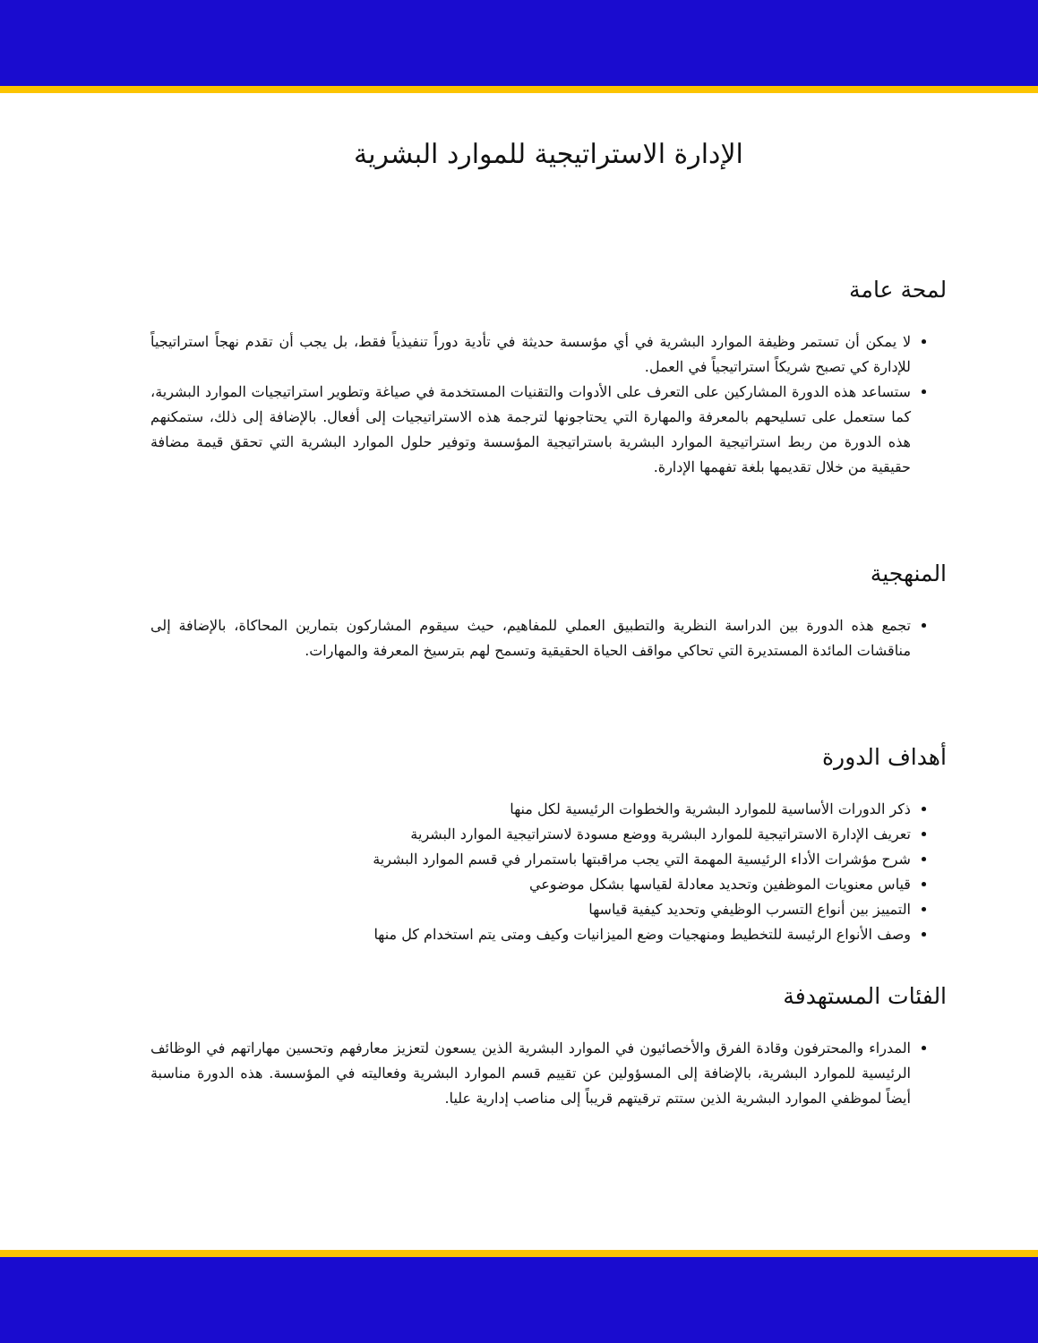الإدارة الاستراتيجية للموارد البشرية
لمحة عامة
لا يمكن أن تستمر وظيفة الموارد البشرية في أي مؤسسة حديثة في تأدية دوراً تنفيذياً فقط، بل يجب أن تقدم نهجاً استراتيجياً للإدارة كي تصبح شريكاً استراتيجياً في العمل.
ستساعد هذه الدورة المشاركين على التعرف على الأدوات والتقنيات المستخدمة في صياغة وتطوير استراتيجيات الموارد البشرية، كما ستعمل على تسليحهم بالمعرفة والمهارة التي يحتاجونها لترجمة هذه الاستراتيجيات إلى أفعال. بالإضافة إلى ذلك، ستمكنهم هذه الدورة من ربط استراتيجية الموارد البشرية باستراتيجية المؤسسة وتوفير حلول الموارد البشرية التي تحقق قيمة مضافة حقيقية من خلال تقديمها بلغة تفهمها الإدارة.
المنهجية
تجمع هذه الدورة بين الدراسة النظرية والتطبيق العملي للمفاهيم، حيث سيقوم المشاركون بتمارين المحاكاة، بالإضافة إلى مناقشات المائدة المستديرة التي تحاكي مواقف الحياة الحقيقية وتسمح لهم بترسيخ المعرفة والمهارات.
أهداف الدورة
ذكر الدورات الأساسية للموارد البشرية والخطوات الرئيسية لكل منها
تعريف الإدارة الاستراتيجية للموارد البشرية ووضع مسودة لاستراتيجية الموارد البشرية
شرح مؤشرات الأداء الرئيسية المهمة التي يجب مراقبتها باستمرار في قسم الموارد البشرية
قياس معنويات الموظفين وتحديد معادلة لقياسها بشكل موضوعي
التمييز بين أنواع التسرب الوظيفي وتحديد كيفية قياسها
وصف الأنواع الرئيسة للتخطيط ومنهجيات وضع الميزانيات وكيف ومتى يتم استخدام كل منها
الفئات المستهدفة
المدراء والمحترفون وقادة الفرق والأخصائيون في الموارد البشرية الذين يسعون لتعزيز معارفهم وتحسين مهاراتهم في الوظائف الرئيسية للموارد البشرية، بالإضافة إلى المسؤولين عن تقييم قسم الموارد البشرية وفعاليته في المؤسسة. هذه الدورة مناسبة أيضاً لموظفي الموارد البشرية الذين ستتم ترقيتهم قريباً إلى مناصب إدارية عليا.